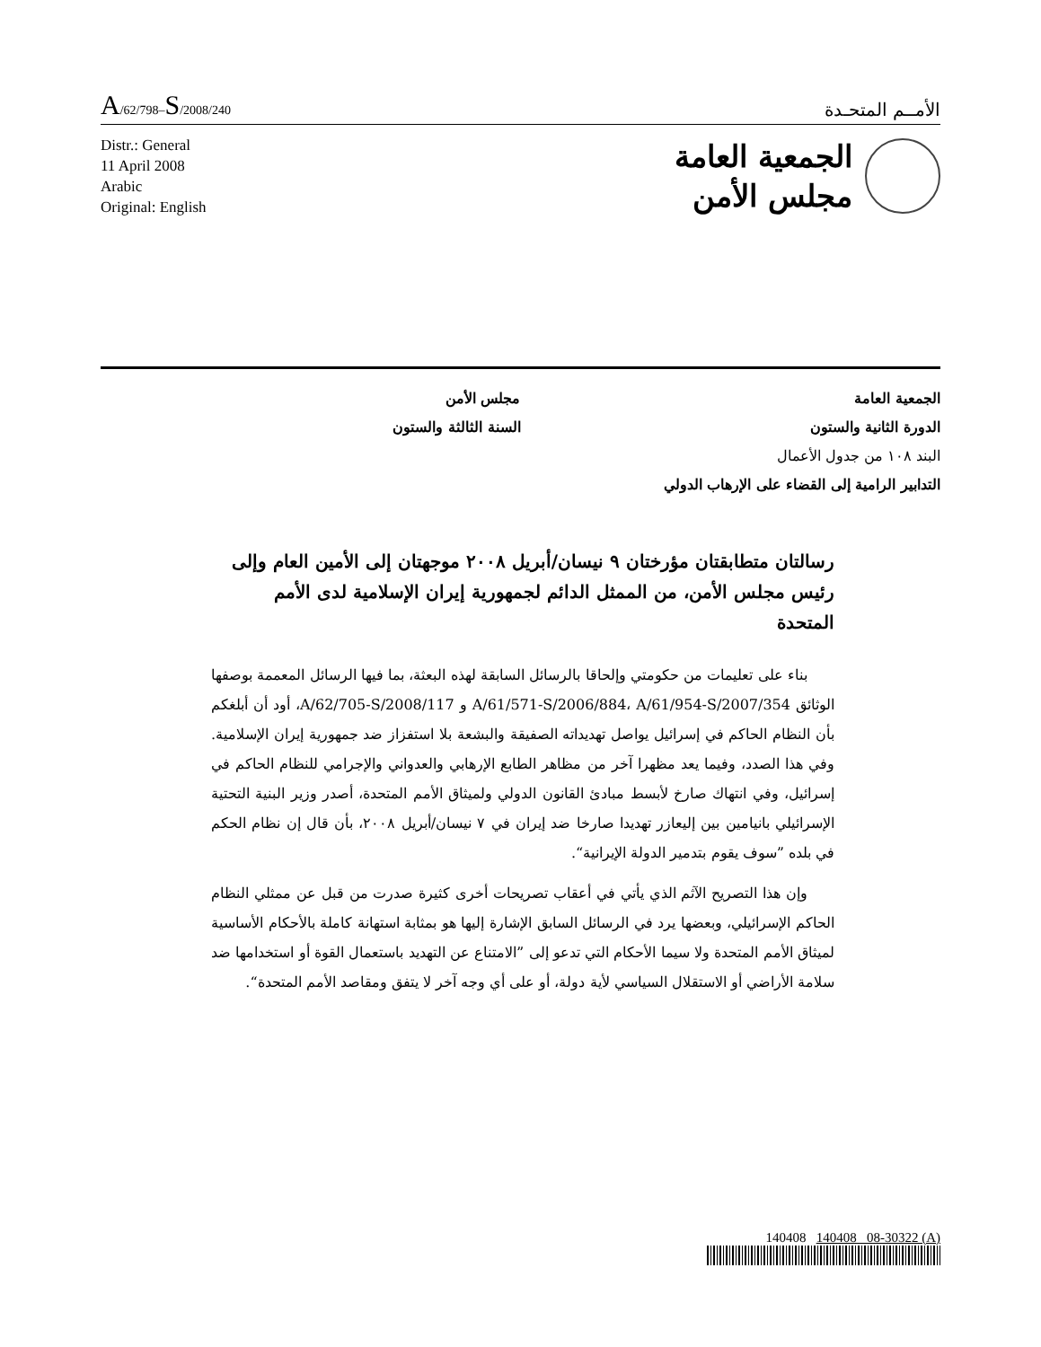A/62/798–S/2008/240
الأمــم المتحـدة
Distr.: General
11 April 2008
Arabic
Original: English
الجمعية العامة
مجلس الأمن
الجمعية العامة
الدورة الثانية والستون
مجلس الأمن
السنة الثالثة والستون
البند ١٠٨ من جدول الأعمال
التدابير الرامية إلى القضاء على الإرهاب الدولي
رسالتان متطابقتان مؤرختان ٩ نيسان/أبريل ٢٠٠٨ موجهتان إلى الأمين العام وإلى رئيس مجلس الأمن، من الممثل الدائم لجمهورية إيران الإسلامية لدى الأمم المتحدة
بناء على تعليمات من حكومتي وإلحاقا بالرسائل السابقة لهذه البعثة، بما فيها الرسائل المعممة بوصفها الوثائق A/61/571-S/2006/884، A/61/954-S/2007/354 و A/62/705-S/2008/117، أود أن أبلغكم بأن النظام الحاكم في إسرائيل يواصل تهديداته الصفيقة والبشعة بلا استفزاز ضد جمهورية إيران الإسلامية. وفي هذا الصدد، وفيما يعد مظهرا آخر من مظاهر الطابع الإرهابي والعدواني والإجرامي للنظام الحاكم في إسرائيل، وفي انتهاك صارخ لأبسط مبادئ القانون الدولي ولميثاق الأمم المتحدة، أصدر وزير البنية التحتية الإسرائيلي بانيامين بين إليعازر تهديدا صارخا ضد إيران في ٧ نيسان/أبريل ٢٠٠٨، بأن قال إن نظام الحكم في بلده ”سوف يقوم بتدمير الدولة الإيرانية“.
وإن هذا التصريح الآثم الذي يأتي في أعقاب تصريحات أخرى كثيرة صدرت من قبل عن ممثلي النظام الحاكم الإسرائيلي، وبعضها يرد في الرسائل السابق الإشارة إليها هو بمثابة استهانة كاملة بالأحكام الأساسية لميثاق الأمم المتحدة ولا سيما الأحكام التي تدعو إلى ”الامتناع عن التهديد باستعمال القوة أو استخدامها ضد سلامة الأراضي أو الاستقلال السياسي لأية دولة، أو على أي وجه آخر لا يتفق ومقاصد الأمم المتحدة“.
140408 140408 08-30322 (A)